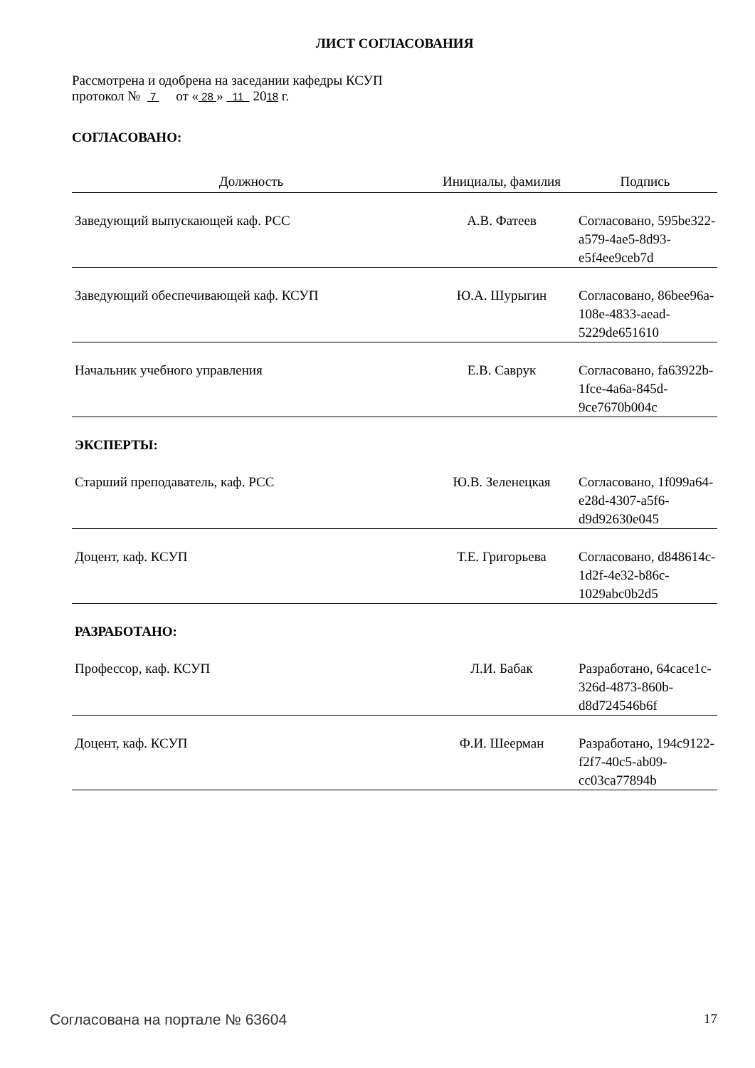ЛИСТ СОГЛАСОВАНИЯ
Рассмотрена и одобрена на заседании кафедры КСУП
протокол № 7 от « 28 » 11 2018 г.
СОГЛАСОВАНО:
| Должность | Инициалы, фамилия | Подпись |
| --- | --- | --- |
| Заведующий выпускающей каф. РСС | А.В. Фатеев | Согласовано, 595be322-a579-4ae5-8d93-e5f4ee9ceb7d |
| Заведующий обеспечивающей каф. КСУП | Ю.А. Шурыгин | Согласовано, 86bee96a-108e-4833-aead-5229de651610 |
| Начальник учебного управления | Е.В. Саврук | Согласовано, fa63922b-1fce-4a6a-845d-9ce7670b004c |
ЭКСПЕРТЫ:
| Старший преподаватель, каф. РСС | Ю.В. Зеленецкая | Согласовано, 1f099a64-e28d-4307-a5f6-d9d92630e045 |
| Доцент, каф. КСУП | Т.Е. Григорьева | Согласовано, d848614c-1d2f-4e32-b86c-1029abc0b2d5 |
РАЗРАБОТАНО:
| Профессор, каф. КСУП | Л.И. Бабак | Разработано, 64cace1c-326d-4873-860b-d8d724546b6f |
| Доцент, каф. КСУП | Ф.И. Шеерман | Разработано, 194c9122-f2f7-40c5-ab09-cc03ca77894b |
Согласована на портале № 63604 17